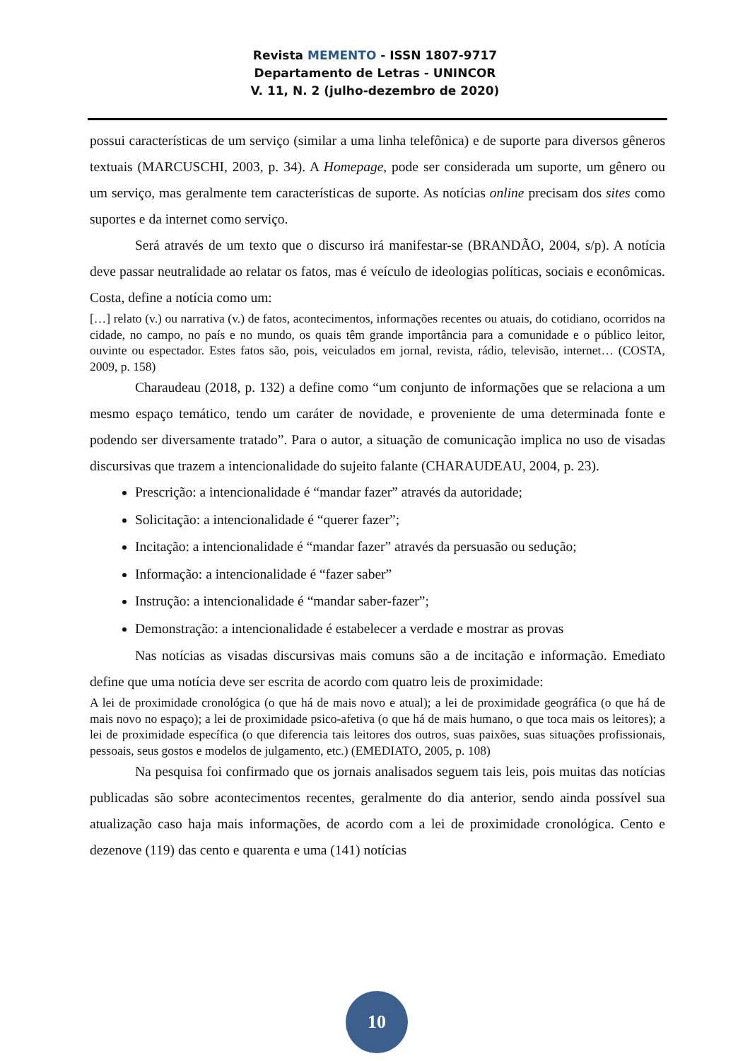Revista MEMENTO - ISSN 1807-9717
Departamento de Letras - UNINCOR
V. 11, N. 2 (julho-dezembro de 2020)
possui características de um serviço (similar a uma linha telefônica) e de suporte para diversos gêneros textuais (MARCUSCHI, 2003, p. 34). A Homepage, pode ser considerada um suporte, um gênero ou um serviço, mas geralmente tem características de suporte. As notícias online precisam dos sites como suportes e da internet como serviço.
Será através de um texto que o discurso irá manifestar-se (BRANDÃO, 2004, s/p). A notícia deve passar neutralidade ao relatar os fatos, mas é veículo de ideologias políticas, sociais e econômicas. Costa, define a notícia como um:
[…] relato (v.) ou narrativa (v.) de fatos, acontecimentos, informações recentes ou atuais, do cotidiano, ocorridos na cidade, no campo, no país e no mundo, os quais têm grande importância para a comunidade e o público leitor, ouvinte ou espectador. Estes fatos são, pois, veiculados em jornal, revista, rádio, televisão, internet… (COSTA, 2009, p. 158)
Charaudeau (2018, p. 132) a define como “um conjunto de informações que se relaciona a um mesmo espaço temático, tendo um caráter de novidade, e proveniente de uma determinada fonte e podendo ser diversamente tratado”. Para o autor, a situação de comunicação implica no uso de visadas discursivas que trazem a intencionalidade do sujeito falante (CHARAUDEAU, 2004, p. 23).
Prescrição: a intencionalidade é “mandar fazer” através da autoridade;
Solicitação: a intencionalidade é “querer fazer”;
Incitação: a intencionalidade é “mandar fazer” através da persuasão ou sedução;
Informação: a intencionalidade é “fazer saber”
Instrução: a intencionalidade é “mandar saber-fazer”;
Demonstração: a intencionalidade é estabelecer a verdade e mostrar as provas
Nas notícias as visadas discursivas mais comuns são a de incitação e informação. Emediato define que uma notícia deve ser escrita de acordo com quatro leis de proximidade:
A lei de proximidade cronológica (o que há de mais novo e atual); a lei de proximidade geográfica (o que há de mais novo no espaço); a lei de proximidade psico-afetiva (o que há de mais humano, o que toca mais os leitores); a lei de proximidade específica (o que diferencia tais leitores dos outros, suas paixões, suas situações profissionais, pessoais, seus gostos e modelos de julgamento, etc.) (EMEDIATO, 2005, p. 108)
Na pesquisa foi confirmado que os jornais analisados seguem tais leis, pois muitas das notícias publicadas são sobre acontecimentos recentes, geralmente do dia anterior, sendo ainda possível sua atualização caso haja mais informações, de acordo com a lei de proximidade cronológica. Cento e dezenove (119) das cento e quarenta e uma (141) notícias
10